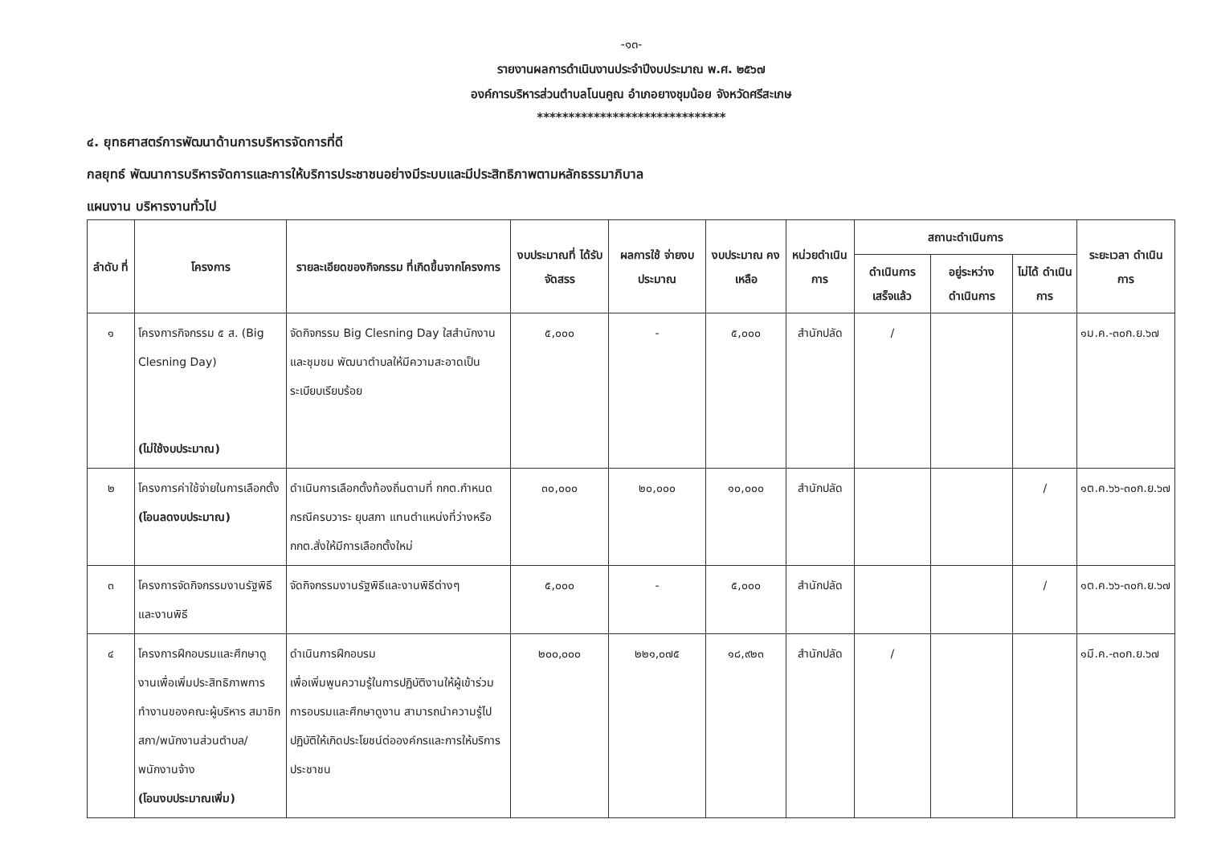-๑๓-
รายงานผลการดำเนินงานประจำปีงบประมาณ พ.ศ. ๒๕๖๗
องค์การบริหารส่วนตำบลโนนคูณ อำเภอยางชุมน้อย จังหวัดศรีสะเกษ
******************************
๔. ยุทธศาสตร์การพัฒนาด้านการบริหารจัดการที่ดี
กลยุทธ์ พัฒนาการบริหารจัดการและการให้บริการประชาชนอย่างมีระบบและมีประสิทธิภาพตามหลักธรรมาภิบาล
แผนงาน บริหารงานทั่วไป
| ลำดับ ที่ | โครงการ | รายละเอียดของกิจกรรม ที่เกิดขึ้นจากโครงการ | งบประมาณที่ ได้รับจัดสรร | ผลการใช้ จ่ายงบประมาณ | งบประมาณ คงเหลือ | หน่วยดำเนิน การ | สถานะดำเนินการ | | | ระยะเวลา ดำเนินการ |
| --- | --- | --- | --- | --- | --- | --- | --- | --- | --- | --- |
| | | | | | | | ดำเนินการ เสร็จแล้ว | อยู่ระหว่าง ดำเนินการ | ไม่ได้ ดำเนินการ | |
| ๑ | โครงการกิจกรรม ๕ ส. (Big Clesning Day) (ไม่ใช้งบประมาณ) | จัดกิจกรรม Big Clesning Day ใสสำนักงานและชุมชม พัฒนาตำบลให้มีความสะอาดเป็นระเบียบเรียบร้อย | ๕,๐๐๐ | - | ๕,๐๐๐ | สำนักปลัด | / | | | ๑ม.ค.-๓๐ก.ย.๖๗ |
| ๒ | โครงการค่าใช้จ่ายในการเลือกตั้ง (โอนลดงบประมาณ) | ดำเนินการเลือกตั้งท้องถิ่นตามที่ กกต.กำหนด กรณีครบวาระ ยุบสภา แทนตำแหน่งที่ว่างหรือ กกต.สั่งให้มีการเลือกตั้งใหม่ | ๓๐,๐๐๐ | ๒๐,๐๐๐ | ๑๐,๐๐๐ | สำนักปลัด | | | / | ๑ต.ค.๖๖-๓๐ก.ย.๖๗ |
| ๓ | โครงการจัดกิจกรรมงานรัฐพิธีและงานพิธี | จัดกิจกรรมงานรัฐพิธีและงานพิธีต่างๆ | ๕,๐๐๐ | - | ๕,๐๐๐ | สำนักปลัด | | | / | ๑ต.ค.๖๖-๓๐ก.ย.๖๗ |
| ๔ | โครงการฝึกอบรมและศึกษาดูงานเพื่อเพิ่มประสิทธิภาพการทำงานของคณะผู้บริหาร สมาชิกสภา/พนักงานส่วนตำบล/พนักงานจ้าง (โอนงบประมาณเพิ่ม) | ดำเนินการฝึกอบรม เพื่อเพิ่มพูนความรู้ในการปฏิบัติงานให้ผู้เข้าร่วมการอบรมและศึกษาดูงาน สามารถนำความรู้ไปปฏิบัติให้เกิดประโยชน์ต่อองค์กรและการให้บริการประชาชน | ๒๐๐,๐๐๐ | ๒๒๑,๐๗๕ | ๑๘,๙๒๓ | สำนักปลัด | / | | | ๑มี.ค.-๓๐ก.ย.๖๗ |